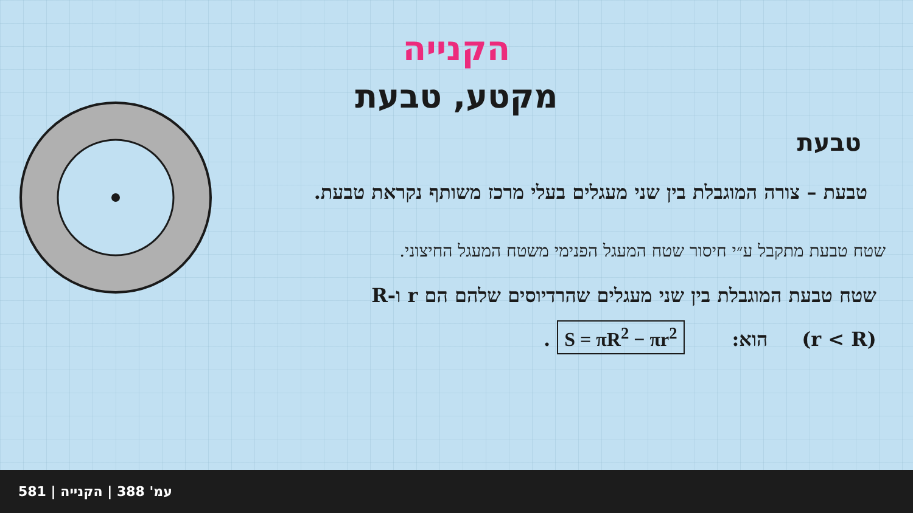הקנייה
מקטע, טבעת
טבעת
טבעת – צורה המוגבלת בין שני מעגלים בעלי מרכז משותף נקראת טבעת.
שטח טבעת מתקבל ע״י חיסור שטח המעגל הפנימי משטח המעגל החיצוני.
שטח טבעת המוגבלת בין שני מעגלים שהרדיוסים שלהם הם r ו-R
(r < R) הוא: S = πR<sup>2</sup> − πr<sup>2</sup> .
581 | עמ' 388 | הקנייה